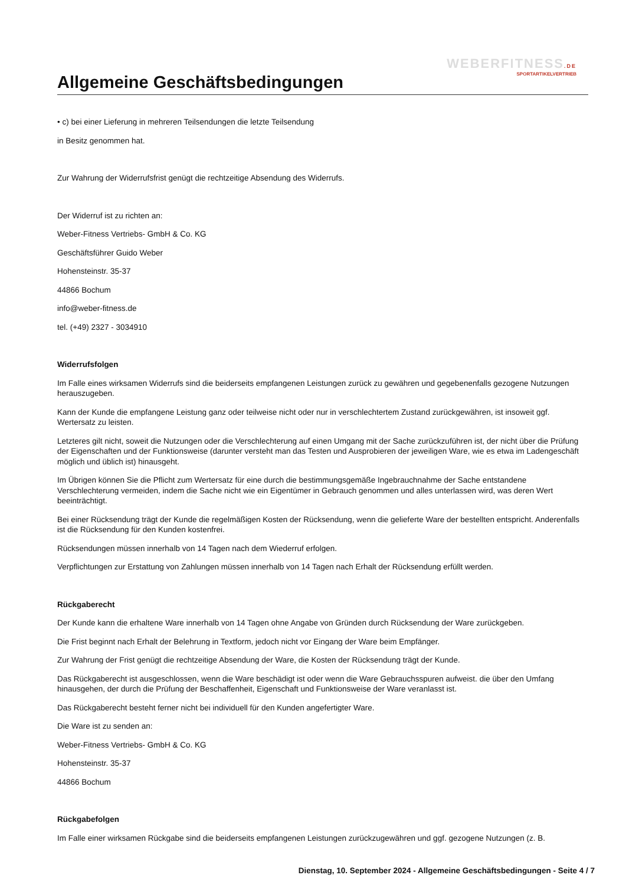WEBERFITNESS.DE
SPORTARTIKELVERTRIEB
Allgemeine Geschäftsbedingungen
• c) bei einer Lieferung in mehreren Teilsendungen die letzte Teilsendung
in Besitz genommen hat.
Zur Wahrung der Widerrufsfrist genügt die rechtzeitige Absendung des Widerrufs.
Der Widerruf ist zu richten an:
Weber-Fitness Vertriebs- GmbH & Co. KG
Geschäftsführer Guido Weber
Hohensteinstr. 35-37
44866 Bochum
info@weber-fitness.de
tel. (+49) 2327 - 3034910
Widerrufsfolgen
Im Falle eines wirksamen Widerrufs sind die beiderseits empfangenen Leistungen zurück zu gewähren und gegebenenfalls gezogene Nutzungen herauszugeben.
Kann der Kunde die empfangene Leistung ganz oder teilweise nicht oder nur in verschlechtertem Zustand zurückgewähren, ist insoweit ggf. Wertersatz zu leisten.
Letzteres gilt nicht, soweit die Nutzungen oder die Verschlechterung auf einen Umgang mit der Sache zurückzuführen ist, der nicht über die Prüfung der Eigenschaften und der Funktionsweise (darunter versteht man das Testen und Ausprobieren der jeweiligen Ware, wie es etwa im Ladengeschäft möglich und üblich ist) hinausgeht.
Im Übrigen können Sie die Pflicht zum Wertersatz für eine durch die bestimmungsgemäße Ingebrauchnahme der Sache entstandene Verschlechterung vermeiden, indem die Sache nicht wie ein Eigentümer in Gebrauch genommen und alles unterlassen wird, was deren Wert beeinträchtigt.
Bei einer Rücksendung trägt der Kunde die regelmäßigen Kosten der Rücksendung, wenn die gelieferte Ware der bestellten entspricht. Anderenfalls ist die Rücksendung für den Kunden kostenfrei.
Rücksendungen müssen innerhalb von 14 Tagen nach dem Wiederruf erfolgen.
Verpflichtungen zur Erstattung von Zahlungen müssen innerhalb von 14 Tagen nach Erhalt der Rücksendung erfüllt werden.
Rückgaberecht
Der Kunde kann die erhaltene Ware innerhalb von 14 Tagen ohne Angabe von Gründen durch Rücksendung der Ware zurückgeben.
Die Frist beginnt nach Erhalt der Belehrung in Textform, jedoch nicht vor Eingang der Ware beim Empfänger.
Zur Wahrung der Frist genügt die rechtzeitige Absendung der Ware, die Kosten der Rücksendung trägt der Kunde.
Das Rückgaberecht ist ausgeschlossen, wenn die Ware beschädigt ist oder wenn die Ware Gebrauchsspuren aufweist. die über den Umfang hinausgehen, der durch die Prüfung der Beschaffenheit, Eigenschaft und Funktionsweise der Ware veranlasst ist.
Das Rückgaberecht besteht ferner nicht bei individuell für den Kunden angefertigter Ware.
Die Ware ist zu senden an:
Weber-Fitness Vertriebs- GmbH & Co. KG
Hohensteinstr. 35-37
44866 Bochum
Rückgabefolgen
Im Falle einer wirksamen Rückgabe sind die beiderseits empfangenen Leistungen zurückzugewähren und ggf. gezogene Nutzungen (z. B.
Dienstag, 10. September 2024 - Allgemeine Geschäftsbedingungen - Seite 4 / 7